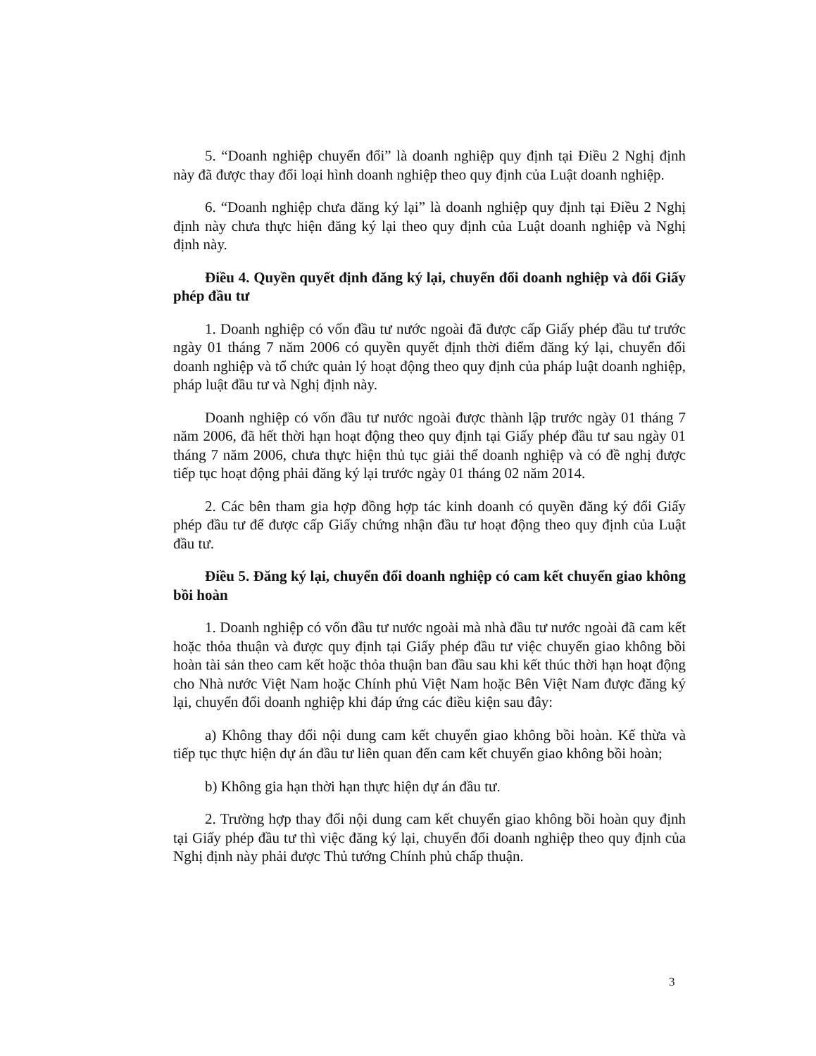5. “Doanh nghiệp chuyển đổi” là doanh nghiệp quy định tại Điều 2 Nghị định này đã được thay đổi loại hình doanh nghiệp theo quy định của Luật doanh nghiệp.
6. “Doanh nghiệp chưa đăng ký lại” là doanh nghiệp quy định tại Điều 2 Nghị định này chưa thực hiện đăng ký lại theo quy định của Luật doanh nghiệp và Nghị định này.
Điều 4. Quyền quyết định đăng ký lại, chuyển đổi doanh nghiệp và đổi Giấy phép đầu tư
1. Doanh nghiệp có vốn đầu tư nước ngoài đã được cấp Giấy phép đầu tư trước ngày 01 tháng 7 năm 2006 có quyền quyết định thời điểm đăng ký lại, chuyển đổi doanh nghiệp và tổ chức quản lý hoạt động theo quy định của pháp luật doanh nghiệp, pháp luật đầu tư và Nghị định này.
Doanh nghiệp có vốn đầu tư nước ngoài được thành lập trước ngày 01 tháng 7 năm 2006, đã hết thời hạn hoạt động theo quy định tại Giấy phép đầu tư sau ngày 01 tháng 7 năm 2006, chưa thực hiện thủ tục giải thể doanh nghiệp và có đề nghị được tiếp tục hoạt động phải đăng ký lại trước ngày 01 tháng 02 năm 2014.
2. Các bên tham gia hợp đồng hợp tác kinh doanh có quyền đăng ký đổi Giấy phép đầu tư để được cấp Giấy chứng nhận đầu tư hoạt động theo quy định của Luật đầu tư.
Điều 5. Đăng ký lại, chuyển đổi doanh nghiệp có cam kết chuyển giao không bồi hoàn
1. Doanh nghiệp có vốn đầu tư nước ngoài mà nhà đầu tư nước ngoài đã cam kết hoặc thỏa thuận và được quy định tại Giấy phép đầu tư việc chuyển giao không bồi hoàn tài sản theo cam kết hoặc thỏa thuận ban đầu sau khi kết thúc thời hạn hoạt động cho Nhà nước Việt Nam hoặc Chính phủ Việt Nam hoặc Bên Việt Nam được đăng ký lại, chuyển đổi doanh nghiệp khi đáp ứng các điều kiện sau đây:
a) Không thay đổi nội dung cam kết chuyển giao không bồi hoàn. Kế thừa và tiếp tục thực hiện dự án đầu tư liên quan đến cam kết chuyển giao không bồi hoàn;
b) Không gia hạn thời hạn thực hiện dự án đầu tư.
2. Trường hợp thay đổi nội dung cam kết chuyển giao không bồi hoàn quy định tại Giấy phép đầu tư thì việc đăng ký lại, chuyển đổi doanh nghiệp theo quy định của Nghị định này phải được Thủ tướng Chính phủ chấp thuận.
3